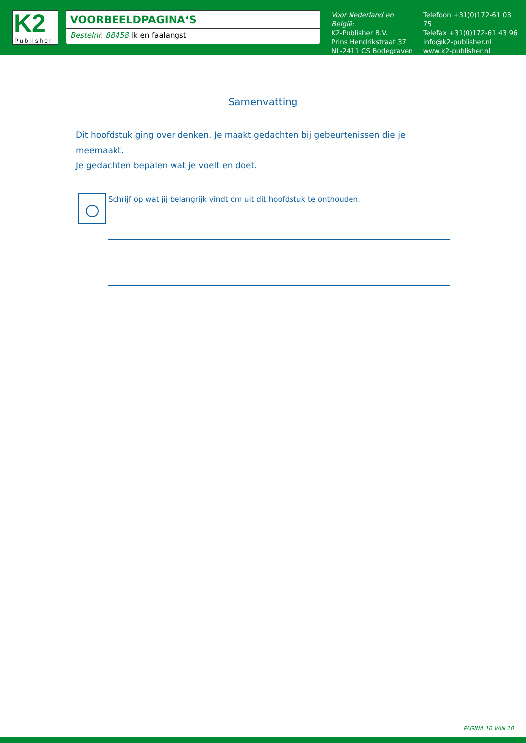K2
Publisher
VOORBEELDPAGINA‘S
Bestelnr. 88458 Ik en faalangst
Voor Nederland en België:
K2-Publisher B.V.
Prins Hendrikstraat 37
NL-2411 CS Bodegraven
Telefoon +31(0)172-61 03 75
Telefax +31(0)172-61 43 96
info@k2-publisher.nl
www.k2-publisher.nl
Samenvatting
Dit hoofdstuk ging over denken. Je maakt gedachten bij gebeurtenissen die je meemaakt.
Je gedachten bepalen wat je voelt en doet.
Schrijf op wat jij belangrijk vindt om uit dit hoofdstuk te onthouden.
PAGINA 10 VAN 10